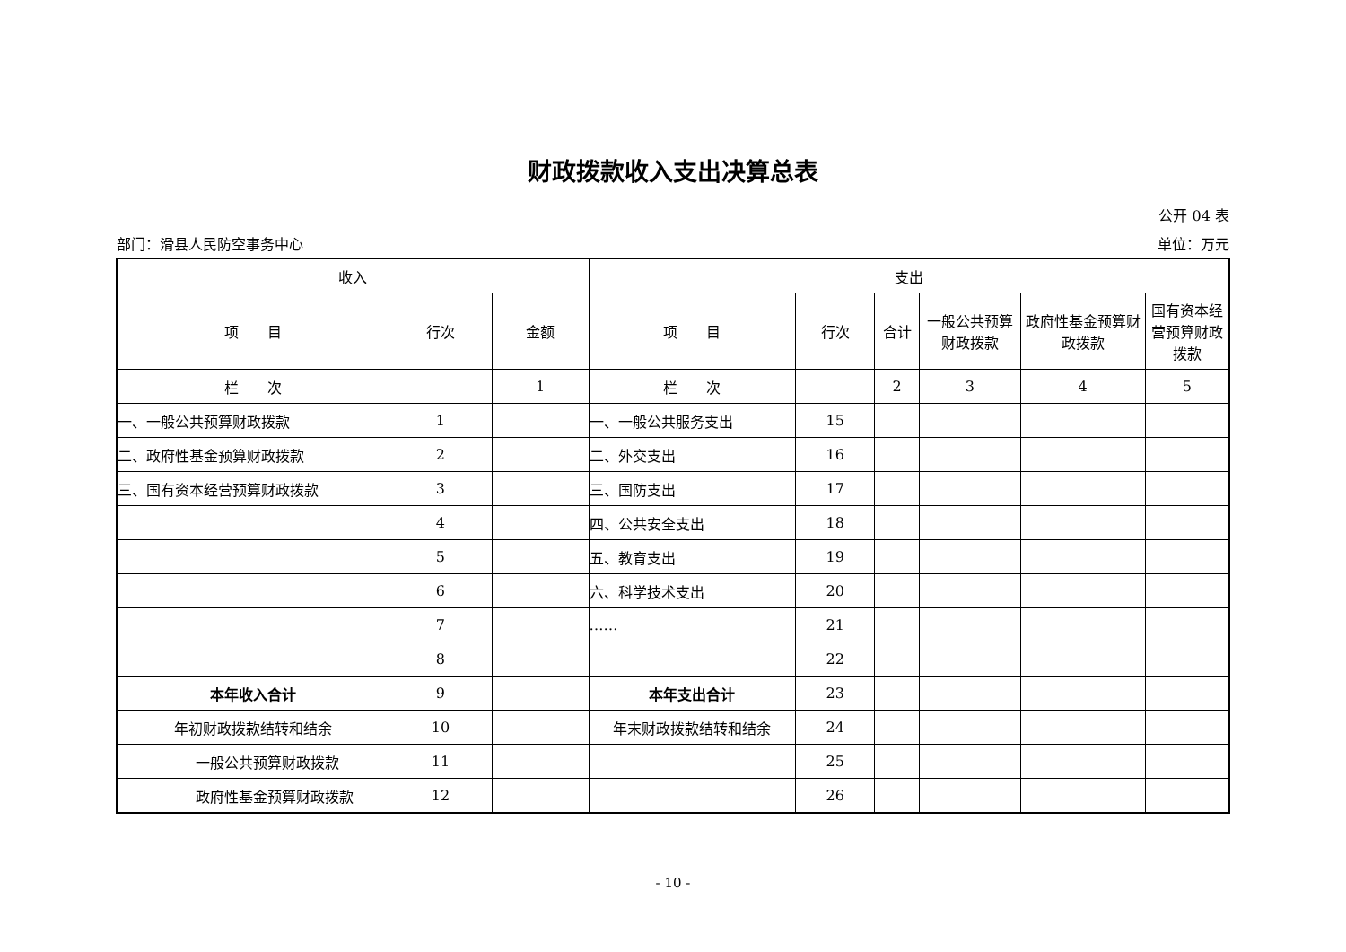财政拨款收入支出决算总表
公开 04 表
部门：滑县人民防空事务中心 单位：万元
| 收入 | | | 支出 | | | | | |
| --- | --- | --- | --- | --- | --- | --- | --- | --- |
| 项 目 | 行次 | 金额 | 项 目 | 行次 | 合计 | 一般公共预算财政拨款 | 政府性基金预算财政拨款 | 国有资本经营预算财政拨款 |
| 栏 次 | | 1 | 栏 次 | | 2 | 3 | 4 | 5 |
| 一、一般公共预算财政拨款 | 1 | | 一、一般公共服务支出 | 15 | | | | |
| 二、政府性基金预算财政拨款 | 2 | | 二、外交支出 | 16 | | | | |
| 三、国有资本经营预算财政拨款 | 3 | | 三、国防支出 | 17 | | | | |
| | 4 | | 四、公共安全支出 | 18 | | | | |
| | 5 | | 五、教育支出 | 19 | | | | |
| | 6 | | 六、科学技术支出 | 20 | | | | |
| | 7 | | …… | 21 | | | | |
| | 8 | | | 22 | | | | |
| 本年收入合计 | 9 | | 本年支出合计 | 23 | | | | |
| 年初财政拨款结转和结余 | 10 | | 年末财政拨款结转和结余 | 24 | | | | |
| 一般公共预算财政拨款 | 11 | | | 25 | | | | |
| 政府性基金预算财政拨款 | 12 | | | 26 | | | | |
- 10 -